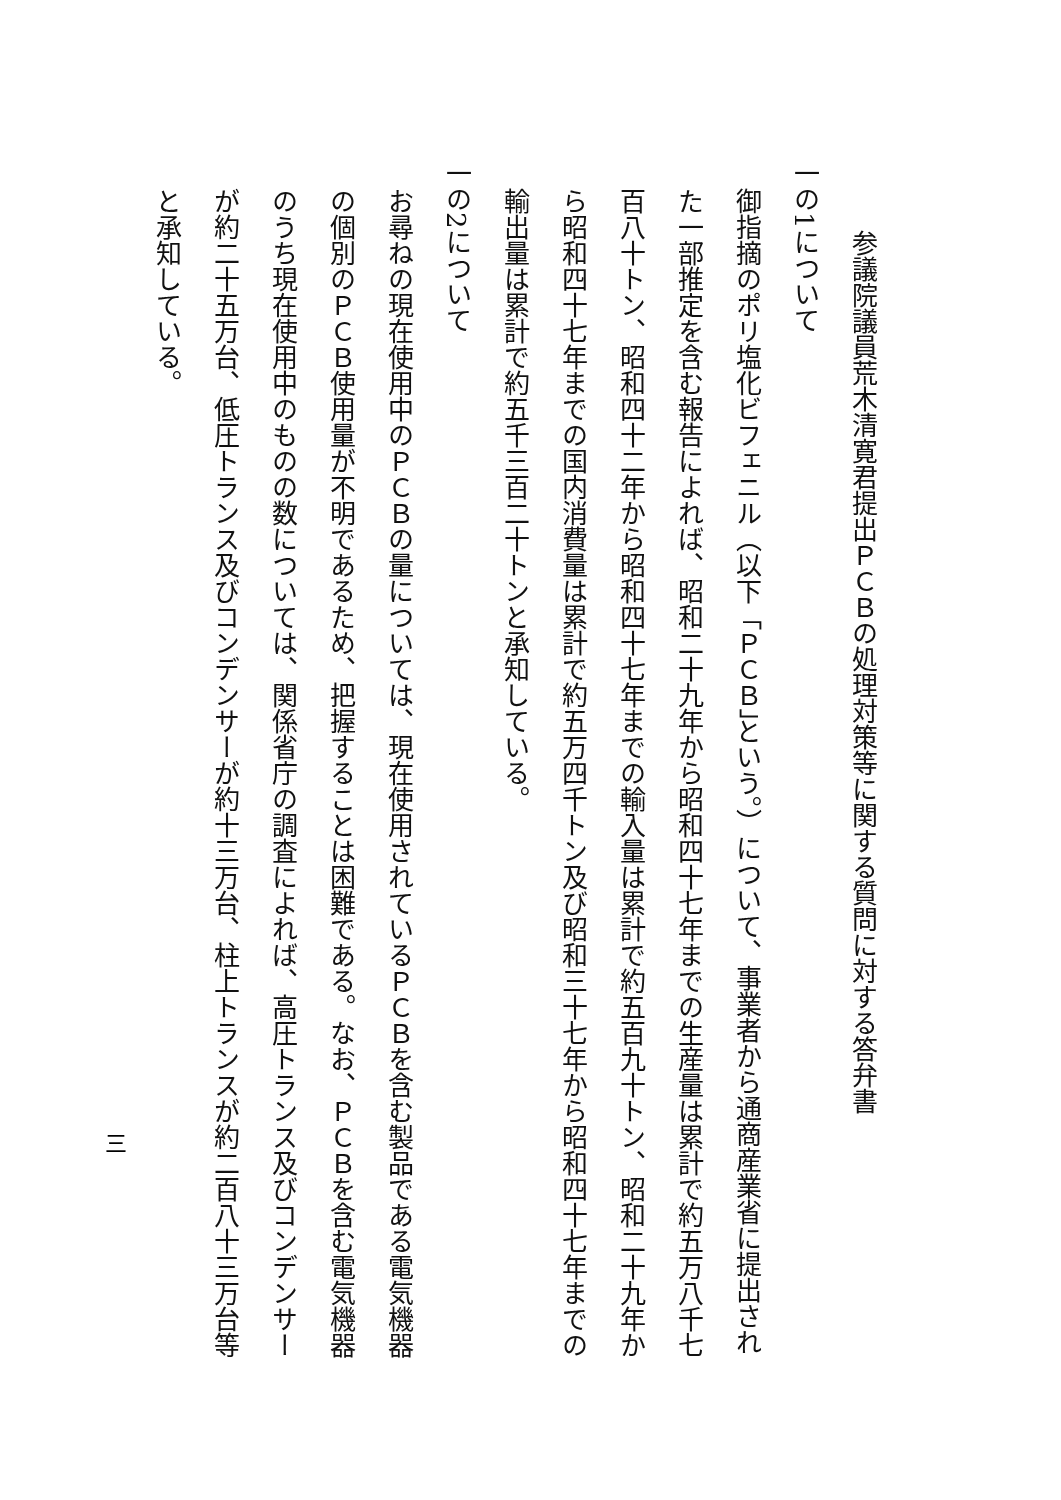参議院議員荒木清寛君提出ＰＣＢの処理対策等に関する質問に対する答弁書
一の1について
御指摘のポリ塩化ビフェニル（以下「ＰＣＢ」という。）について、事業者から通商産業省に提出された一部推定を含む報告によれば、昭和二十九年から昭和四十七年までの生産量は累計で約五万八千七百八十トン、昭和四十二年から昭和四十七年までの輸入量は累計で約五百九十トン、昭和二十九年から昭和四十七年までの国内消費量は累計で約五万四千トン及び昭和三十七年から昭和四十七年までの輸出量は累計で約五千三百二十トンと承知している。
一の2について
お尋ねの現在使用中のＰＣＢの量については、現在使用されているＰＣＢを含む製品である電気機器の個別のＰＣＢ使用量が不明であるため、把握することは困難である。なお、ＰＣＢを含む電気機器のうち現在使用中のものの数については、関係省庁の調査によれば、高圧トランス及びコンデンサーが約二十五万台、低圧トランス及びコンデンサーが約十三万台、柱上トランスが約二百八十三万台等と承知している。
三